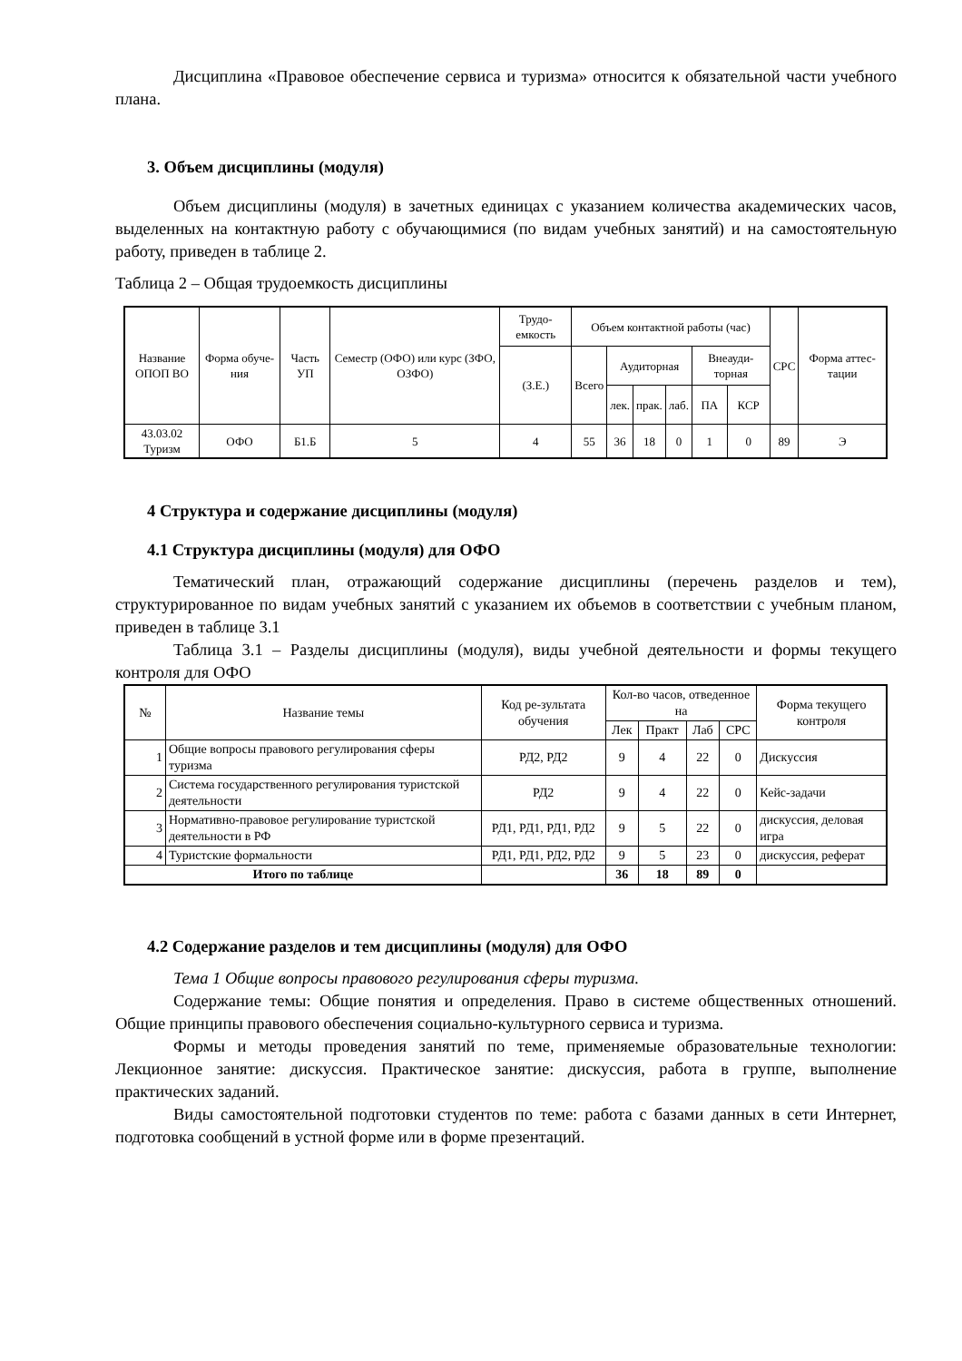Дисциплина «Правовое обеспечение сервиса и туризма» относится к обязательной части учебного плана.
3. Объем дисциплины (модуля)
Объем дисциплины (модуля) в зачетных единицах с указанием количества академических часов, выделенных на контактную работу с обучающимися (по видам учебных занятий) и на самостоятельную работу, приведен в таблице 2.
Таблица 2 – Общая трудоемкость дисциплины
| Название ОПОП ВО | Форма обуче-ния | Часть УП | Семестр (ОФО) или курс (ЗФО, ОЗФО) | Трудо-емкость | Объем контактной работы (час) | | | | | | СРС | Форма аттес-тации |
| --- | --- | --- | --- | --- | --- | --- | --- | --- | --- | --- | --- | --- |
| | | | | (З.Е.) | Всего | Аудиторная | | | Внеауди-торная | | | |
| | | | | | | лек. | прак. | лаб. | ПА | КСР | | |
| 43.03.02 Туризм | ОФО | Б1.Б | 5 | 4 | 55 | 36 | 18 | 0 | 1 | 0 | 89 | Э |
4 Структура и содержание дисциплины (модуля)
4.1 Структура дисциплины (модуля) для ОФО
Тематический план, отражающий содержание дисциплины (перечень разделов и тем), структурированное по видам учебных занятий с указанием их объемов в соответствии с учебным планом, приведен в таблице 3.1
Таблица 3.1 – Разделы дисциплины (модуля), виды учебной деятельности и формы текущего контроля для ОФО
| № | Название темы | Код ре-зультата обучения | Кол-во часов, отведенное на | | | | Форма текущего контроля |
| --- | --- | --- | --- | --- | --- | --- | --- |
| | | | Лек | Практ | Лаб | СРС | |
| 1 | Общие вопросы правового регулирования сферы туризма | РД2, РД2 | 9 | 4 | 22 | 0 | Дискуссия |
| 2 | Система государственного регулирования туристской деятельности | РД2 | 9 | 4 | 22 | 0 | Кейс-задачи |
| 3 | Нормативно-правовое регулирование туристской деятельности в РФ | РД1, РД1, РД1, РД2 | 9 | 5 | 22 | 0 | дискуссия, деловая игра |
| 4 | Туристские формальности | РД1, РД1, РД2, РД2 | 9 | 5 | 23 | 0 | дискуссия, реферат |
| Итого по таблице | | | 36 | 18 | 89 | 0 | |
4.2 Содержание разделов и тем дисциплины (модуля) для ОФО
Тема 1 Общие вопросы правового регулирования сферы туризма.
Содержание темы: Общие понятия и определения. Право в системе общественных отношений. Общие принципы правового обеспечения социально-культурного сервиса и туризма.
Формы и методы проведения занятий по теме, применяемые образовательные технологии: Лекционное занятие: дискуссия. Практическое занятие: дискуссия, работа в группе, выполнение практических заданий.
Виды самостоятельной подготовки студентов по теме: работа с базами данных в сети Интернет, подготовка сообщений в устной форме или в форме презентаций.